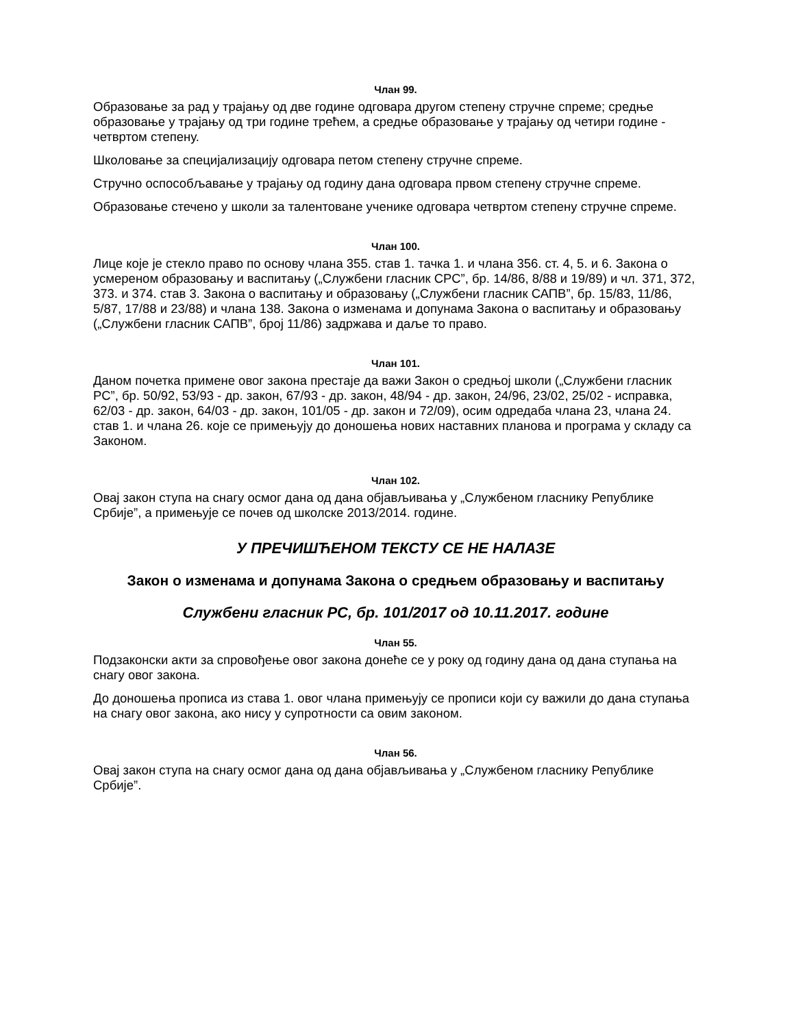Члан 99.
Образовање за рад у трајању од две године одговара другом степену стручне спреме; средње образовање у трајању од три године трећем, а средње образовање у трајању од четири године - четвртом степену.
Школовање за специјализацију одговара петом степену стручне спреме.
Стручно оспособљавање у трајању од годину дана одговара првом степену стручне спреме.
Образовање стечено у школи за талентоване ученике одговара четвртом степену стручне спреме.
Члан 100.
Лице које је стекло право по основу члана 355. став 1. тачка 1. и члана 356. ст. 4, 5. и 6. Закона о усмереном образовању и васпитању („Службени гласник СРС”, бр. 14/86, 8/88 и 19/89) и чл. 371, 372, 373. и 374. став 3. Закона о васпитању и образовању („Службени гласник САПВ”, бр. 15/83, 11/86, 5/87, 17/88 и 23/88) и члана 138. Закона о изменама и допунама Закона о васпитању и образовању („Службени гласник САПВ”, број 11/86) задржава и даље то право.
Члан 101.
Даном почетка примене овог закона престаје да важи Закон о средњој школи („Службени гласник РС”, бр. 50/92, 53/93 - др. закон, 67/93 - др. закон, 48/94 - др. закон, 24/96, 23/02, 25/02 - исправка, 62/03 - др. закон, 64/03 - др. закон, 101/05 - др. закон и 72/09), осим одредаба члана 23, члана 24. став 1. и члана 26. које се примењују до доношења нових наставних планова и програма у складу са Законом.
Члан 102.
Овај закон ступа на снагу осмог дана од дана објављивања у „Службеном гласнику Републике Србије”, а примењује се почев од школске 2013/2014. године.
У ПРЕЧИШЋЕНОМ ТЕКСТУ СЕ НЕ НАЛАЗЕ
Закон о изменама и допунама Закона о средњем образовању и васпитању
Службени гласник РС, бр. 101/2017 од 10.11.2017. године
Члан 55.
Подзаконски акти за спровођење овог закона донеће се у року од годину дана од дана ступања на снагу овог закона.
До доношења прописа из става 1. овог члана примењују се прописи који су важили до дана ступања на снагу овог закона, ако нису у супротности са овим законом.
Члан 56.
Овај закон ступа на снагу осмог дана од дана објављивања у „Службеном гласнику Републике Србије”.